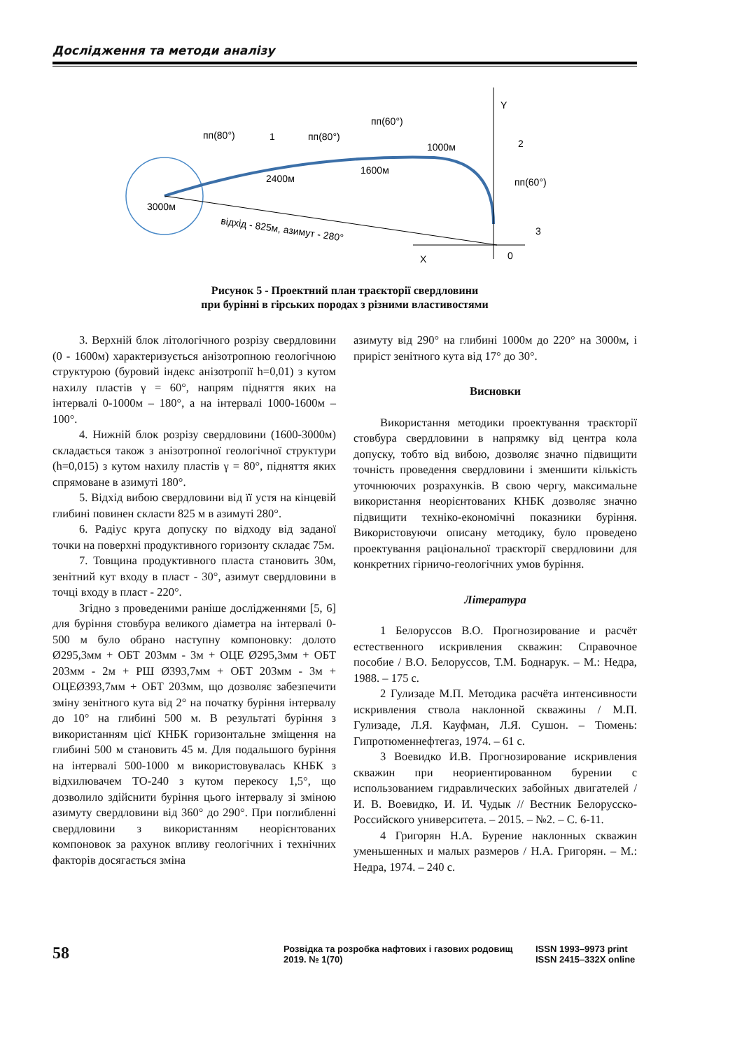Дослідження та методи аналізу
Y
X
0
3000м
2400м
1600м
1000м
пп(80°)
1
пп(80°)
пп(60°)
2
пп(60°)
3
відхід - 825м, азимут - 280°
Рисунок 5 - Проектний план траєкторії свердловини
при бурінні в гірських породах з різними властивостями
3. Верхній блок літологічного розрізу свердловини (0 - 1600м) характеризується анізотропною геологічною структурою (буровий індекс анізотропії h=0,01) з кутом нахилу пластів γ = 60°, напрям підняття яких на інтервалі 0-1000м – 180°, а на інтервалі 1000-1600м – 100°.
4. Нижній блок розрізу свердловини (1600-3000м) складається також з анізотропної геологічної структури (h=0,015) з кутом нахилу пластів γ = 80°, підняття яких спрямоване в азимуті 180°.
5. Відхід вибою свердловини від її устя на кінцевій глибині повинен скласти 825 м в азимуті 280°.
6. Радіус круга допуску по відходу від заданої точки на поверхні продуктивного горизонту складає 75м.
7. Товщина продуктивного пласта становить 30м, зенітний кут входу в пласт - 30°, азимут свердловини в точці входу в пласт - 220°.
Згідно з проведеними раніше дослідженнями [5, 6] для буріння стовбура великого діаметра на інтервалі 0-500 м було обрано наступну компоновку: долото Ø295,3мм + ОБТ 203мм - 3м + ОЦЕ Ø295,3мм + ОБТ 203мм - 2м + РШ Ø393,7мм + ОБТ 203мм - 3м + ОЦЕØ393,7мм + ОБТ 203мм, що дозволяє забезпечити зміну зенітного кута від 2° на початку буріння інтервалу до 10° на глибині 500 м. В результаті буріння з використанням цієї КНБК горизонтальне зміщення на глибині 500 м становить 45 м. Для подальшого буріння на інтервалі 500-1000 м використовувалась КНБК з відхилювачем ТО-240 з кутом перекосу 1,5°, що дозволило здійснити буріння цього інтервалу зі зміною азимуту свердловини від 360° до 290°. При поглибленні свердловини з використанням неорієнтованих компоновок за рахунок впливу геологічних і технічних факторів досягається зміна
азимуту від 290° на глибині 1000м до 220° на 3000м, і приріст зенітного кута від 17° до 30°.
Висновки
Використання методики проектування траєкторії стовбура свердловини в напрямку від центра кола допуску, тобто від вибою, дозволяє значно підвищити точність проведення свердловини і зменшити кількість уточнюючих розрахунків. В свою чергу, максимальне використання неорієнтованих КНБК дозволяє значно підвищити техніко-економічні показники буріння. Використовуючи описану методику, було проведено проектування раціональної траєкторії свердловини для конкретних гірничо-геологічних умов буріння.
Література
1 Белоруссов В.О. Прогнозирование и расчёт естественного искривления скважин: Справочное пособие / В.О. Белоруссов, Т.М. Боднарук. – М.: Недра, 1988. – 175 с.
2 Гулизаде М.П. Методика расчёта интенсивности искривления ствола наклонной скважины / М.П. Гулизаде, Л.Я. Кауфман, Л.Я. Сушон. – Тюмень: Гипротюменнефтегаз, 1974. – 61 с.
3 Воевидко И.В. Прогнозирование искривления скважин при неориентированном бурении с использованием гидравлических забойных двигателей / И. В. Воевидко, И. И. Чудык // Вестник Белорусско-Российского университета. – 2015. – №2. – С. 6-11.
4 Григорян Н.А. Бурение наклонных скважин уменьшенных и малых размеров / Н.А. Григорян. – М.: Недра, 1974. – 240 с.
58
Розвідка та розробка нафтових і газових родовищ
2019. № 1(70)
ISSN 1993–9973 print
ISSN 2415–332X online